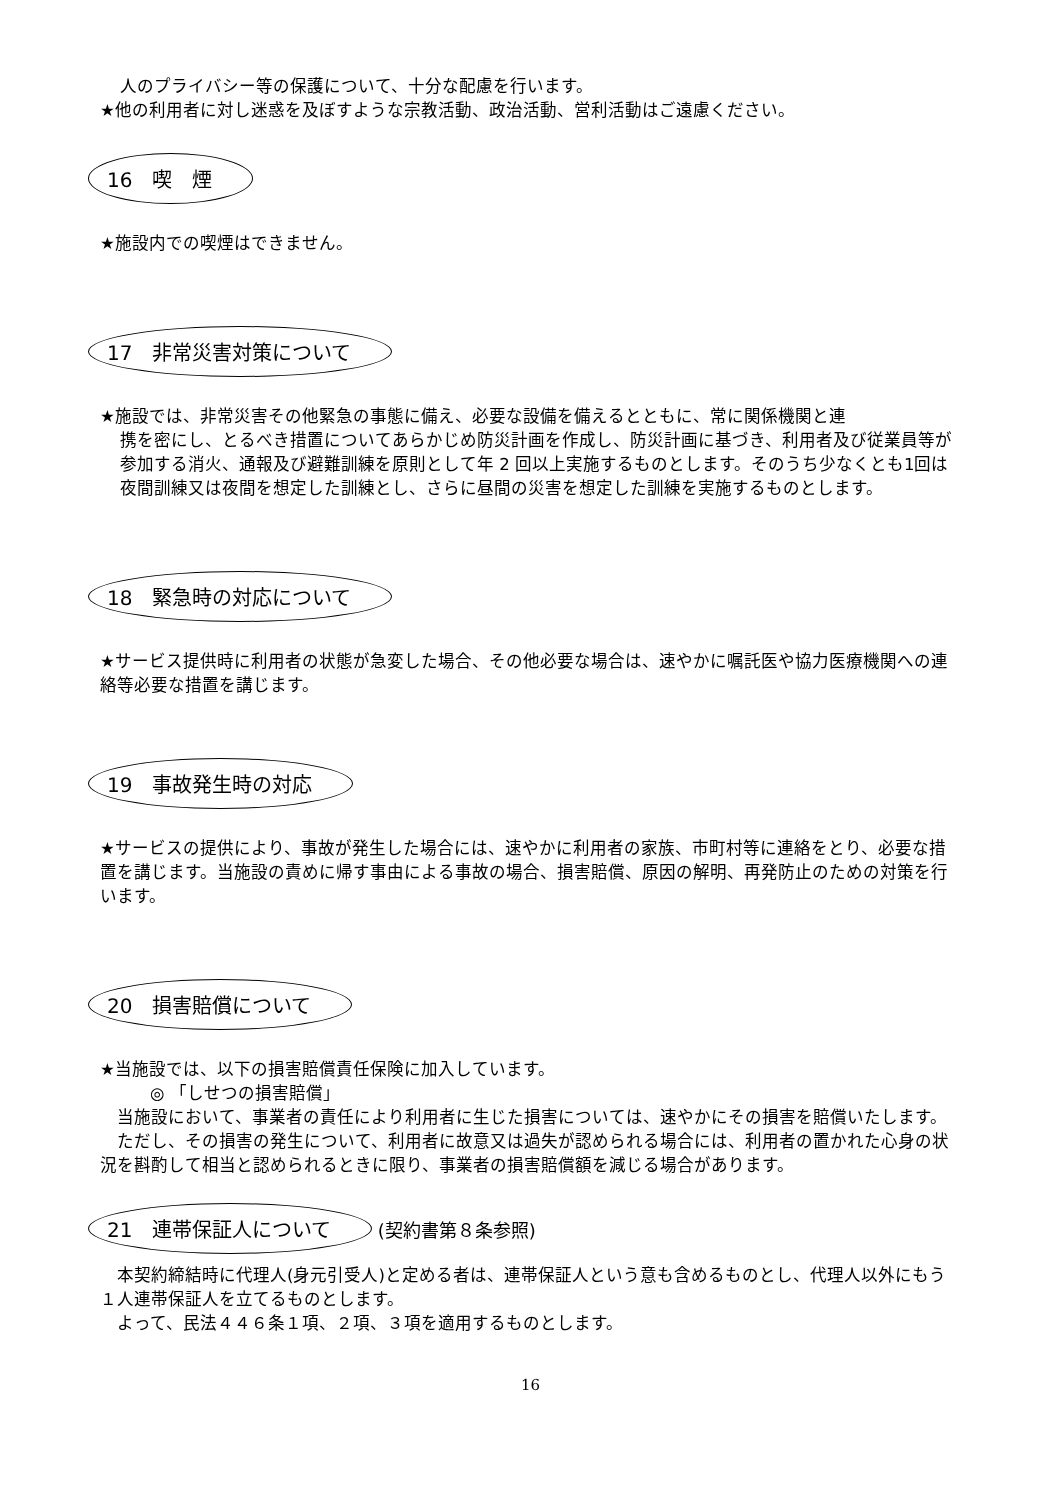人のプライバシー等の保護について、十分な配慮を行います。
★他の利用者に対し迷惑を及ぼすような宗教活動、政治活動、営利活動はご遠慮ください。
16　喫　煙
★施設内での喫煙はできません。
17　非常災害対策について
★施設では、非常災害その他緊急の事態に備え、必要な設備を備えるとともに、常に関係機関と連
携を密にし、とるべき措置についてあらかじめ防災計画を作成し、防災計画に基づき、利用者及び従業員等が参加する消火、通報及び避難訓練を原則として年 2 回以上実施するものとします。そのうち少なくとも1回は夜間訓練又は夜間を想定した訓練とし、さらに昼間の災害を想定した訓練を実施するものとします。
18　緊急時の対応について
★サービス提供時に利用者の状態が急変した場合、その他必要な場合は、速やかに嘱託医や協力医療機関への連絡等必要な措置を講じます。
19　事故発生時の対応
★サービスの提供により、事故が発生した場合には、速やかに利用者の家族、市町村等に連絡をとり、必要な措置を講じます。当施設の責めに帰す事由による事故の場合、損害賠償、原因の解明、再発防止のための対策を行います。
20　損害賠償について
★当施設では、以下の損害賠償責任保険に加入しています。
◎ 「しせつの損害賠償」
　当施設において、事業者の責任により利用者に生じた損害については、速やかにその損害を賠償いたします。
　ただし、その損害の発生について、利用者に故意又は過失が認められる場合には、利用者の置かれた心身の状況を斟酌して相当と認められるときに限り、事業者の損害賠償額を減じる場合があります。
21　連帯保証人について (契約書第８条参照)
　本契約締結時に代理人(身元引受人)と定める者は、連帯保証人という意も含めるものとし、代理人以外にもう１人連帯保証人を立てるものとします。
　よって、民法４４６条１項、２項、３項を適用するものとします。
16